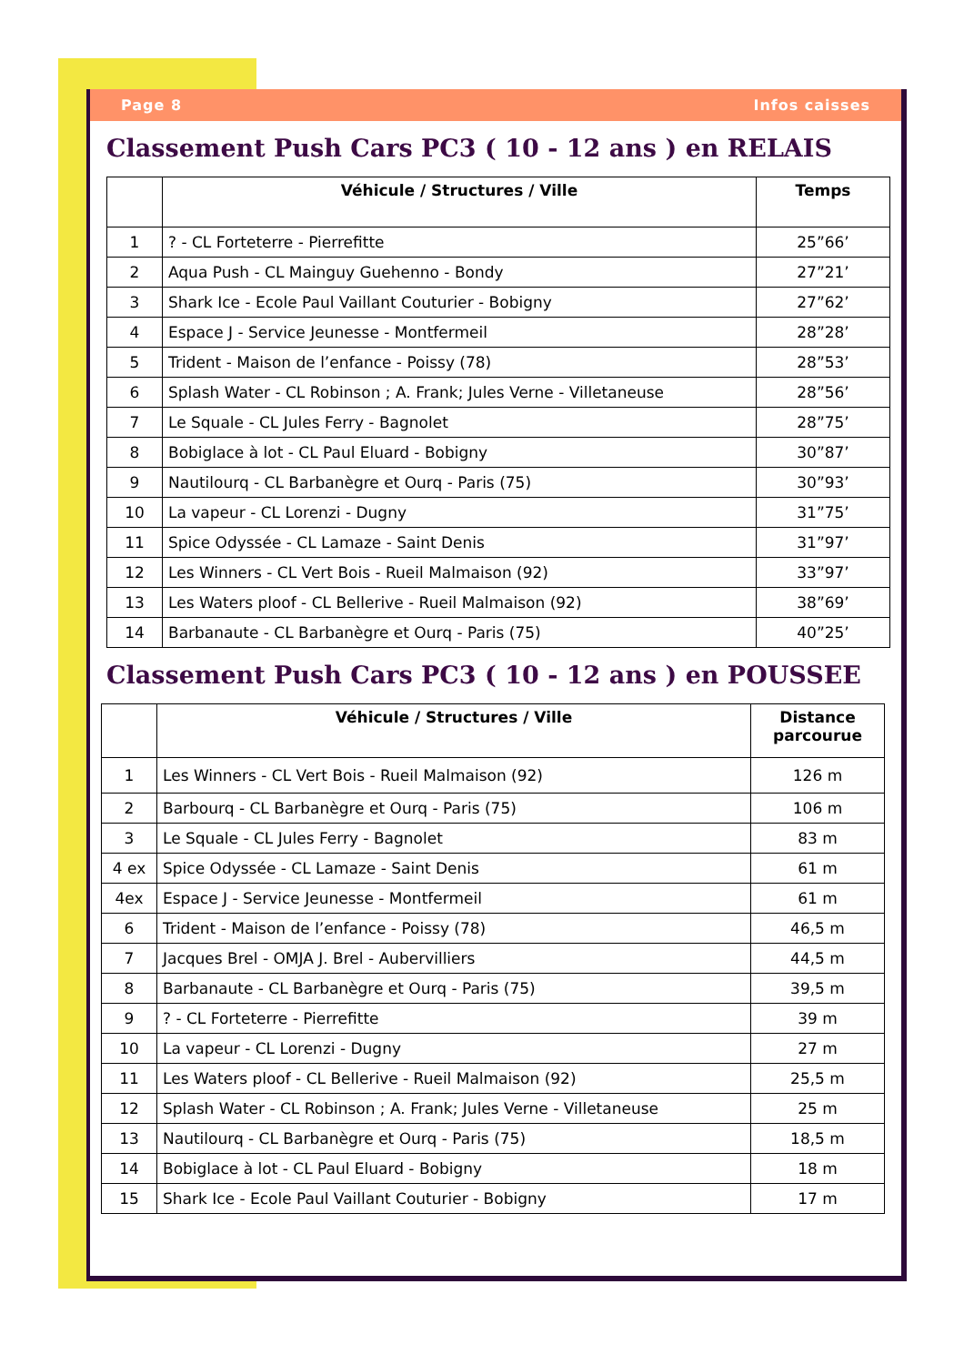Page 8 Infos caisses
Classement Push Cars PC3 ( 10 - 12 ans ) en RELAIS
| | Véhicule / Structures / Ville | Temps |
| --- | --- | --- |
| 1 | ? - CL Forteterre - Pierrefitte | 25”66’ |
| 2 | Aqua Push - CL Mainguy Guehenno - Bondy | 27”21’ |
| 3 | Shark Ice - Ecole Paul Vaillant Couturier - Bobigny | 27”62’ |
| 4 | Espace J - Service Jeunesse - Montfermeil | 28”28’ |
| 5 | Trident - Maison de l’enfance - Poissy (78) | 28”53’ |
| 6 | Splash Water - CL Robinson ; A. Frank; Jules Verne - Villetaneuse | 28”56’ |
| 7 | Le Squale - CL Jules Ferry - Bagnolet | 28”75’ |
| 8 | Bobiglace à lot - CL Paul Eluard - Bobigny | 30”87’ |
| 9 | Nautilourq - CL Barbanègre et Ourq - Paris (75) | 30”93’ |
| 10 | La vapeur - CL Lorenzi - Dugny | 31”75’ |
| 11 | Spice Odyssée - CL Lamaze - Saint Denis | 31”97’ |
| 12 | Les Winners - CL Vert Bois - Rueil Malmaison (92) | 33”97’ |
| 13 | Les Waters ploof - CL Bellerive - Rueil Malmaison (92) | 38”69’ |
| 14 | Barbanaute - CL Barbanègre et Ourq - Paris (75) | 40”25’ |
Classement Push Cars PC3 ( 10 - 12 ans ) en POUSSEE
| | Véhicule / Structures / Ville | Distance parcourue |
| --- | --- | --- |
| 1 | Les Winners - CL Vert Bois - Rueil Malmaison (92) | 126 m |
| 2 | Barbourq - CL Barbanègre et Ourq - Paris (75) | 106 m |
| 3 | Le Squale - CL Jules Ferry - Bagnolet | 83 m |
| 4 ex | Spice Odyssée - CL Lamaze - Saint Denis | 61 m |
| 4ex | Espace J - Service Jeunesse - Montfermeil | 61 m |
| 6 | Trident - Maison de l’enfance - Poissy (78) | 46,5 m |
| 7 | Jacques Brel - OMJA J. Brel - Aubervilliers | 44,5 m |
| 8 | Barbanaute - CL Barbanègre et Ourq - Paris (75) | 39,5 m |
| 9 | ? - CL Forteterre - Pierrefitte | 39 m |
| 10 | La vapeur - CL Lorenzi - Dugny | 27 m |
| 11 | Les Waters ploof - CL Bellerive - Rueil Malmaison (92) | 25,5 m |
| 12 | Splash Water - CL Robinson ; A. Frank; Jules Verne - Villetaneuse | 25 m |
| 13 | Nautilourq - CL Barbanègre et Ourq - Paris (75) | 18,5 m |
| 14 | Bobiglace à lot - CL Paul Eluard - Bobigny | 18 m |
| 15 | Shark Ice - Ecole Paul Vaillant Couturier - Bobigny | 17 m |